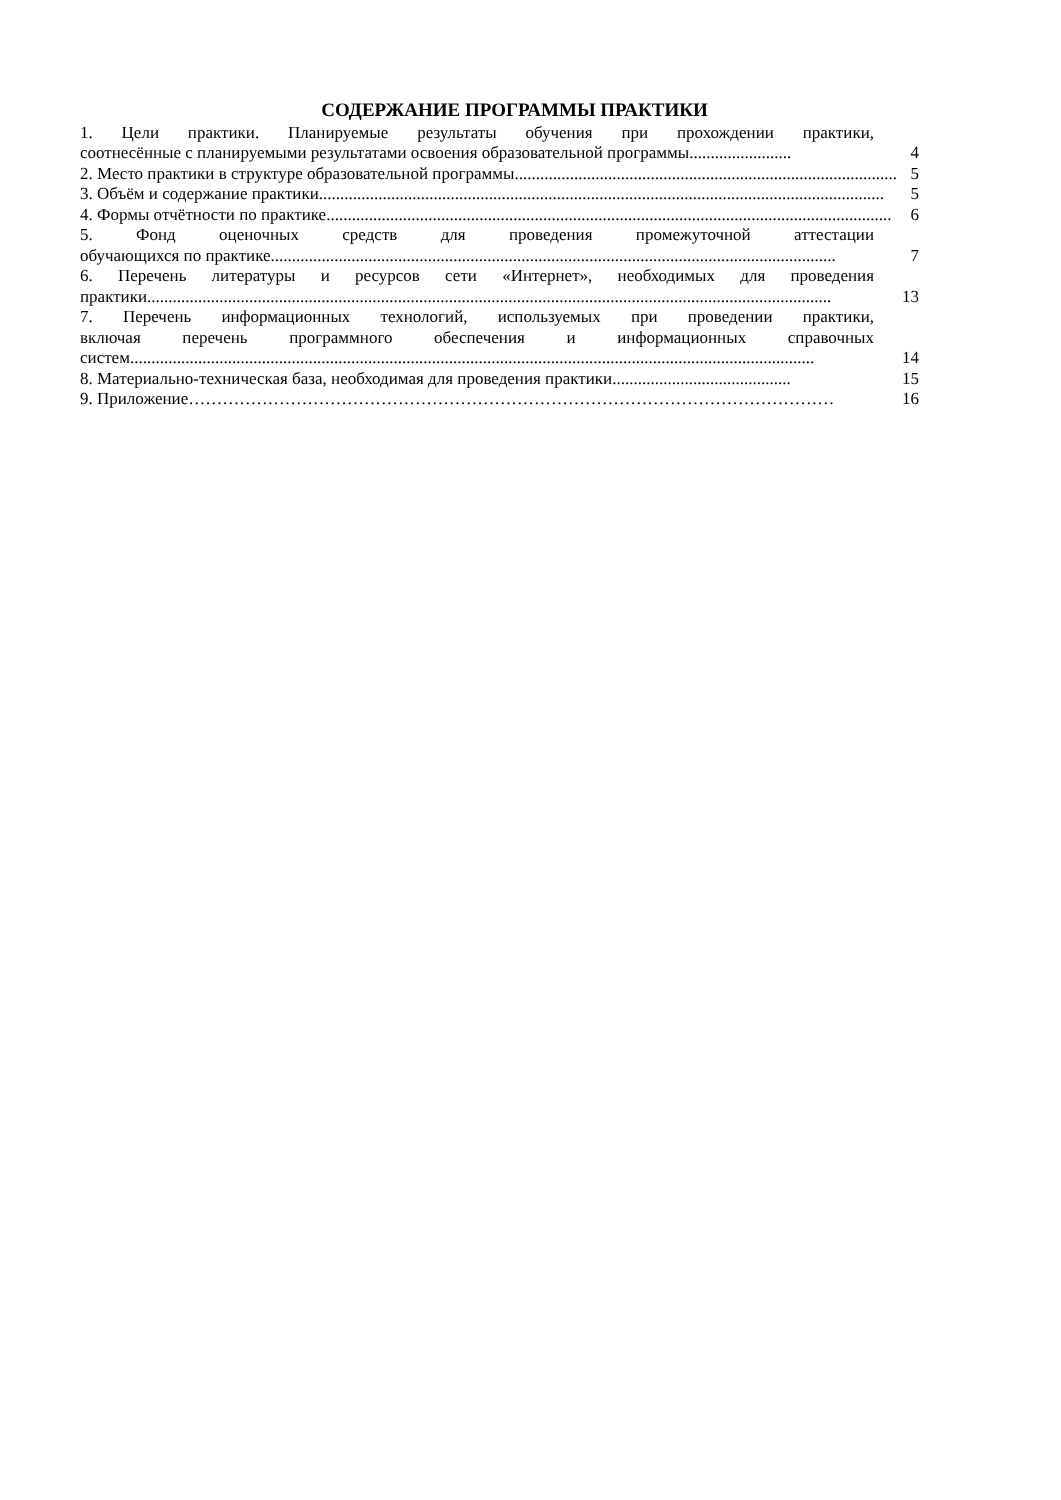СОДЕРЖАНИЕ ПРОГРАММЫ ПРАКТИКИ
1. Цели практики. Планируемые результаты обучения при прохождении практики,
соотнесённые с планируемыми результатами освоения образовательной программы........................ 4
2. Место практики в структуре образовательной программы.......................................................................................... 5
3. Объём и содержание практики..................................................................................................................................... 5
4. Формы отчётности по практике..................................................................................................................................... 6
5. Фонд оценочных средств для проведения промежуточной аттестации
обучающихся по практике..................................................................................................................................... 7
6. Перечень литературы и ресурсов сети «Интернет», необходимых для проведения
практики................................................................................................................................................................. 13
7. Перечень информационных технологий, используемых при проведении практики,
включая перечень программного обеспечения и информационных справочных
систем................................................................................................................................................................. 14
8. Материально-техническая база, необходимая для проведения практики.......................................... 15
9. Приложение …………………………………………………………………………………………………… 16